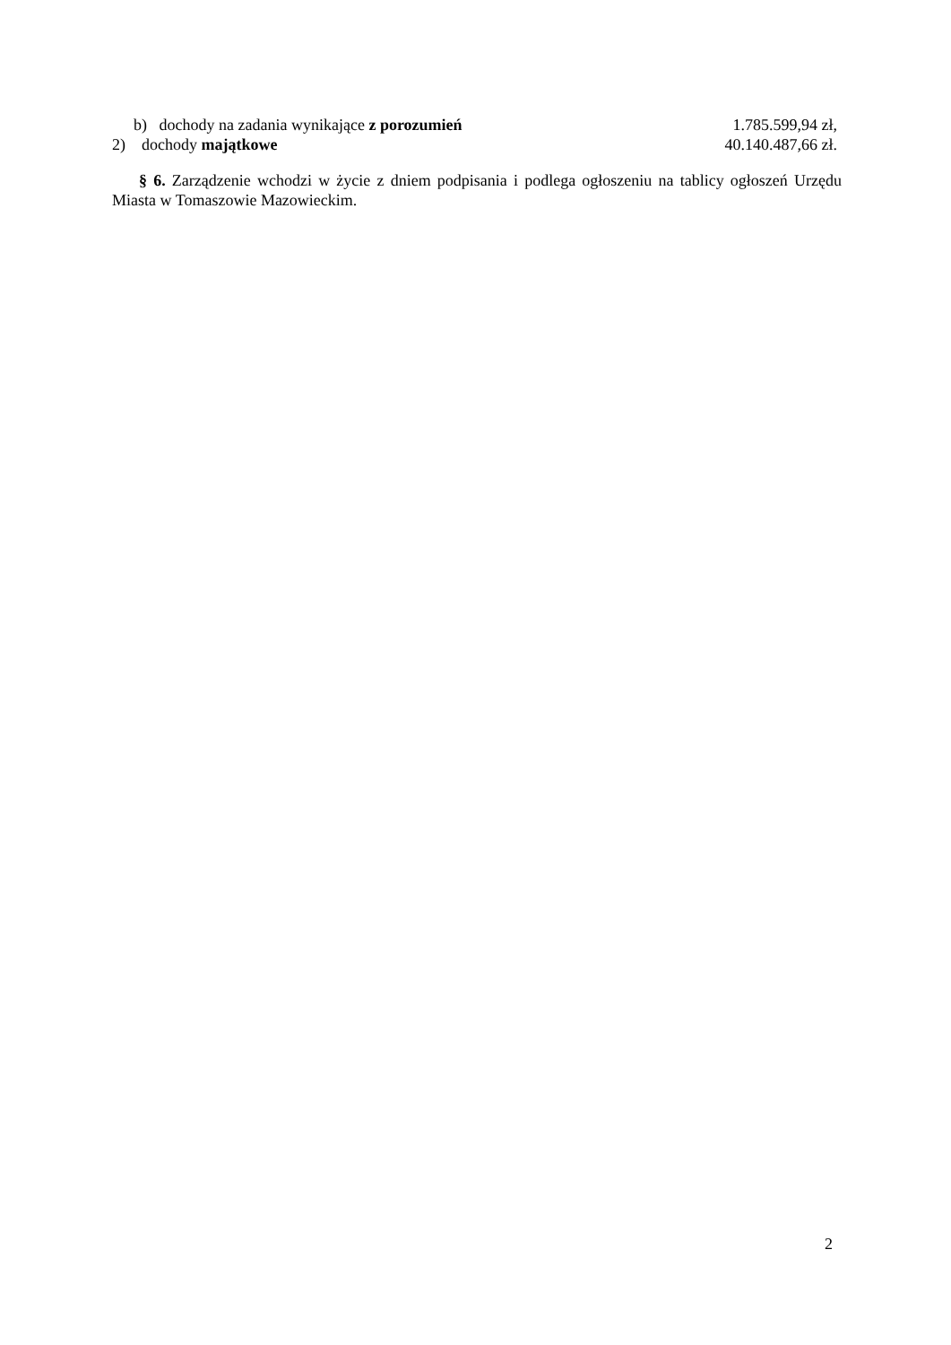b) dochody na zadania wynikające z porozumień 1.785.599,94 zł,
2) dochody majątkowe 40.140.487,66 zł.
§ 6. Zarządzenie wchodzi w życie z dniem podpisania i podlega ogłoszeniu na tablicy ogłoszeń Urzędu Miasta w Tomaszowie Mazowieckim.
2